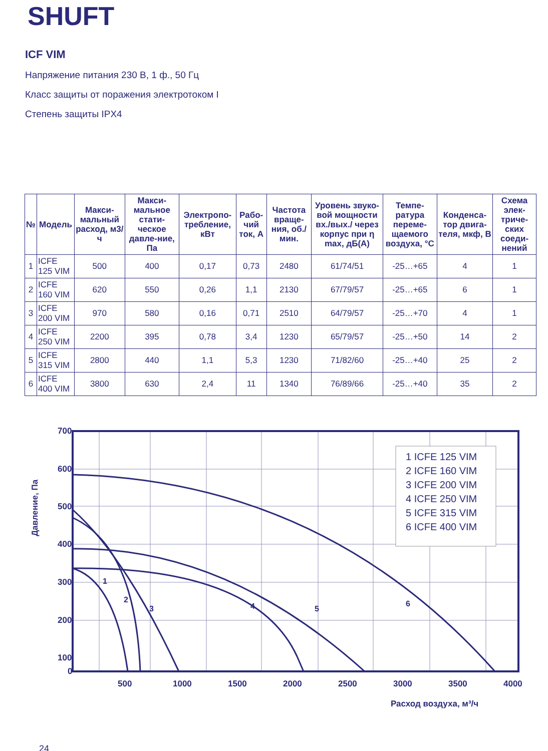SHUFT
ICF VIM
Напряжение питания 230 В, 1 ф., 50 Гц
Класс защиты от поражения электротоком I
Степень защиты IPX4
| № | Модель | Макси-мальный расход, м3/ч | Макси-мальное стати-ческое давле-ние, Па | Электропо-требление, кВт | Рабо-чий ток, А | Частота враще-ния, об./мин. | Уровень звуко-вой мощности вх./вых./ через корпус при η max, дБ(А) | Темпе-ратура переме-щаемого воздуха, °С | Конденса-тор двига-теля, мкф, В | Схема элек-триче-ских соеди-нений |
| --- | --- | --- | --- | --- | --- | --- | --- | --- | --- | --- |
| 1 | ICFE 125 VIM | 500 | 400 | 0,17 | 0,73 | 2480 | 61/74/51 | -25…+65 | 4 | 1 |
| 2 | ICFE 160 VIM | 620 | 550 | 0,26 | 1,1 | 2130 | 67/79/57 | -25…+65 | 6 | 1 |
| 3 | ICFE 200 VIM | 970 | 580 | 0,16 | 0,71 | 2510 | 64/79/57 | -25…+70 | 4 | 1 |
| 4 | ICFE 250 VIM | 2200 | 395 | 0,78 | 3,4 | 1230 | 65/79/57 | -25…+50 | 14 | 2 |
| 5 | ICFE 315 VIM | 2800 | 440 | 1,1 | 5,3 | 1230 | 71/82/60 | -25…+40 | 25 | 2 |
| 6 | ICFE 400 VIM | 3800 | 630 | 2,4 | 11 | 1340 | 76/89/66 | -25…+40 | 35 | 2 |
700
600
500
400
300
200
100
0
500
1000
1500
2000
2500
3000
3500
4000
Расход воздуха, м³/ч
Давление, Па
1
2
3
4
5
6
1 ICFE 125 VIM
2 ICFE 160 VIM
3 ICFE 200 VIM
4 ICFE 250 VIM
5 ICFE 315 VIM
6 ICFE 400 VIM
24